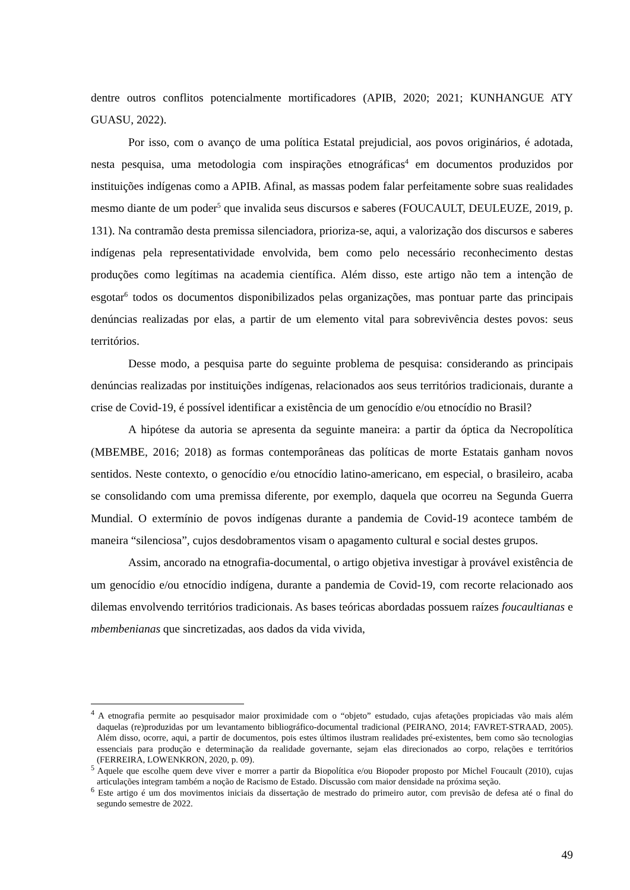dentre outros conflitos potencialmente mortificadores (APIB, 2020; 2021; KUNHANGUE ATY GUASU, 2022).
Por isso, com o avanço de uma política Estatal prejudicial, aos povos originários, é adotada, nesta pesquisa, uma metodologia com inspirações etnográficas<sup>4</sup> em documentos produzidos por instituições indígenas como a APIB. Afinal, as massas podem falar perfeitamente sobre suas realidades mesmo diante de um poder<sup>5</sup> que invalida seus discursos e saberes (FOUCAULT, DEULEUZE, 2019, p. 131). Na contramão desta premissa silenciadora, prioriza-se, aqui, a valorização dos discursos e saberes indígenas pela representatividade envolvida, bem como pelo necessário reconhecimento destas produções como legítimas na academia científica. Além disso, este artigo não tem a intenção de esgotar<sup>6</sup> todos os documentos disponibilizados pelas organizações, mas pontuar parte das principais denúncias realizadas por elas, a partir de um elemento vital para sobrevivência destes povos: seus territórios.
Desse modo, a pesquisa parte do seguinte problema de pesquisa: considerando as principais denúncias realizadas por instituições indígenas, relacionados aos seus territórios tradicionais, durante a crise de Covid-19, é possível identificar a existência de um genocídio e/ou etnocídio no Brasil?
A hipótese da autoria se apresenta da seguinte maneira: a partir da óptica da Necropolítica (MBEMBE, 2016; 2018) as formas contemporâneas das políticas de morte Estatais ganham novos sentidos. Neste contexto, o genocídio e/ou etnocídio latino-americano, em especial, o brasileiro, acaba se consolidando com uma premissa diferente, por exemplo, daquela que ocorreu na Segunda Guerra Mundial. O extermínio de povos indígenas durante a pandemia de Covid-19 acontece também de maneira “silenciosa”, cujos desdobramentos visam o apagamento cultural e social destes grupos.
Assim, ancorado na etnografia-documental, o artigo objetiva investigar à provável existência de um genocídio e/ou etnocídio indígena, durante a pandemia de Covid-19, com recorte relacionado aos dilemas envolvendo territórios tradicionais. As bases teóricas abordadas possuem raízes foucaultianas e mbembenianas que sincretizadas, aos dados da vida vivida,
<sup>4</sup> A etnografia permite ao pesquisador maior proximidade com o “objeto” estudado, cujas afetações propiciadas vão mais além daquelas (re)produzidas por um levantamento bibliográfico-documental tradicional (PEIRANO, 2014; FAVRET-STRAAD, 2005). Além disso, ocorre, aqui, a partir de documentos, pois estes últimos ilustram realidades pré-existentes, bem como são tecnologias essenciais para produção e determinação da realidade governante, sejam elas direcionados ao corpo, relações e territórios (FERREIRA, LOWENKRON, 2020, p. 09).
<sup>5</sup> Aquele que escolhe quem deve viver e morrer a partir da Biopolítica e/ou Biopoder proposto por Michel Foucault (2010), cujas articulações integram também a noção de Racismo de Estado. Discussão com maior densidade na próxima seção.
<sup>6</sup> Este artigo é um dos movimentos iniciais da dissertação de mestrado do primeiro autor, com previsão de defesa até o final do segundo semestre de 2022.
49